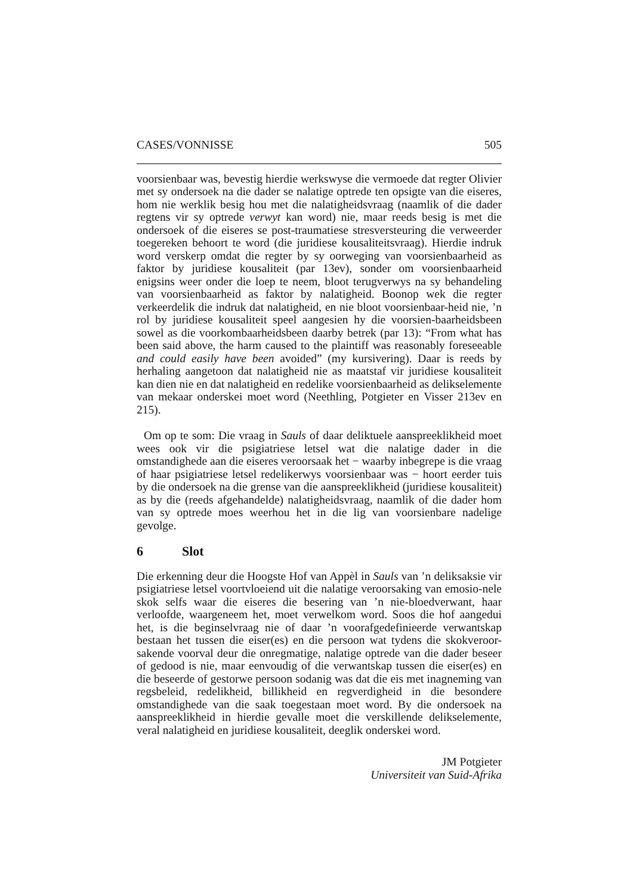CASES/VONNISSE 505
voorsienbaar was, bevestig hierdie werkswyse die vermoede dat regter Olivier met sy ondersoek na die dader se nalatige optrede ten opsigte van die eiseres, hom nie werklik besig hou met die nalatigheidsvraag (naamlik of die dader regtens vir sy optrede verwyt kan word) nie, maar reeds besig is met die ondersoek of die eiseres se post-traumatiese stresversteuring die verweerder toegereken behoort te word (die juridiese kousaliteitsvraag). Hierdie indruk word verskerp omdat die regter by sy oorweging van voorsienbaarheid as faktor by juridiese kousaliteit (par 13ev), sonder om voorsienbaarheid enigsins weer onder die loep te neem, bloot terugverwys na sy behandeling van voorsienbaarheid as faktor by nalatigheid. Boonop wek die regter verkeerdelik die indruk dat nalatigheid, en nie bloot voorsienbaar-heid nie, ’n rol by juridiese kousaliteit speel aangesien hy die voorsien-baarheidsbeen sowel as die voorkombaarheidsbeen daarby betrek (par 13): “From what has been said above, the harm caused to the plaintiff was reasonably foreseeable and could easily have been avoided” (my kursivering). Daar is reeds by herhaling aangetoon dat nalatigheid nie as maatstaf vir juridiese kousaliteit kan dien nie en dat nalatigheid en redelike voorsienbaarheid as delikselemente van mekaar onderskei moet word (Neethling, Potgieter en Visser 213ev en 215).
Om op te som: Die vraag in Sauls of daar deliktuele aanspreeklikheid moet wees ook vir die psigiatriese letsel wat die nalatige dader in die omstandighede aan die eiseres veroorsaak het − waarby inbegrepe is die vraag of haar psigiatriese letsel redelikerwys voorsienbaar was − hoort eerder tuis by die ondersoek na die grense van die aanspreeklikheid (juridiese kousaliteit) as by die (reeds afgehandelde) nalatigheidsvraag, naamlik of die dader hom van sy optrede moes weerhou het in die lig van voorsienbare nadelige gevolge.
6 Slot
Die erkenning deur die Hoogste Hof van Appèl in Sauls van ’n deliksaksie vir psigiatriese letsel voortvloeiend uit die nalatige veroorsaking van emosio-nele skok selfs waar die eiseres die besering van ’n nie-bloedverwant, haar verloofde, waargeneem het, moet verwelkom word. Soos die hof aangedui het, is die beginselvraag nie of daar ’n voorafgedefinieerde verwantskap bestaan het tussen die eiser(es) en die persoon wat tydens die skokveroor-sakende voorval deur die onregmatige, nalatige optrede van die dader beseer of gedood is nie, maar eenvoudig of die verwantskap tussen die eiser(es) en die beseerde of gestorwe persoon sodanig was dat die eis met inagneming van regsbeleid, redelikheid, billikheid en regverdigheid in die besondere omstandighede van die saak toegestaan moet word. By die ondersoek na aanspreeklikheid in hierdie gevalle moet die verskillende delikselemente, veral nalatigheid en juridiese kousaliteit, deeglik onderskei word.
JM Potgieter
Universiteit van Suid-Afrika